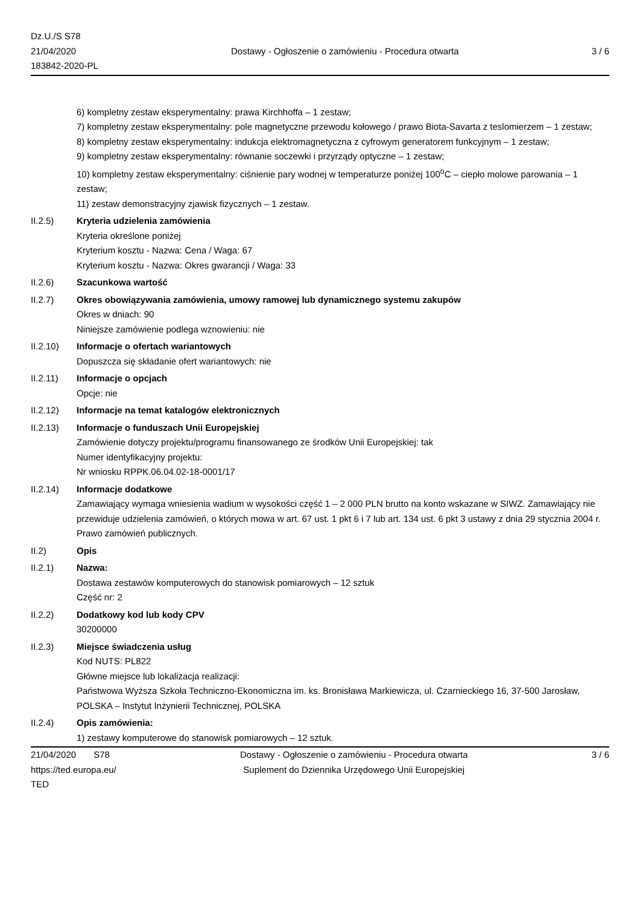Dz.U./S S78
21/04/2020
183842-2020-PL
Dostawy - Ogłoszenie o zamówieniu - Procedura otwarta
3 / 6
6) kompletny zestaw eksperymentalny: prawa Kirchhoffa – 1 zestaw;
7) kompletny zestaw eksperymentalny: pole magnetyczne przewodu kołowego / prawo Biota-Savarta z teslomierzem – 1 zestaw;
8) kompletny zestaw eksperymentalny: indukcja elektromagnetyczna z cyfrowym generatorem funkcyjnym – 1 zestaw;
9) kompletny zestaw eksperymentalny: równanie soczewki i przyrządy optyczne – 1 zestaw;
10) kompletny zestaw eksperymentalny: ciśnienie pary wodnej w temperaturze poniżej 100<sup>o</sup>C – ciepło molowe parowania – 1 zestaw;
11) zestaw demonstracyjny zjawisk fizycznych – 1 zestaw.
II.2.5) Kryteria udzielenia zamówienia
Kryteria określone poniżej
Kryterium kosztu - Nazwa: Cena / Waga: 67
Kryterium kosztu - Nazwa: Okres gwarancji / Waga: 33
II.2.6) Szacunkowa wartość
II.2.7) Okres obowiązywania zamówienia, umowy ramowej lub dynamicznego systemu zakupów
Okres w dniach: 90
Niniejsze zamówienie podlega wznowieniu: nie
II.2.10) Informacje o ofertach wariantowych
Dopuszcza się składanie ofert wariantowych: nie
II.2.11) Informacje o opcjach
Opcje: nie
II.2.12) Informacje na temat katalogów elektronicznych
II.2.13) Informacje o funduszach Unii Europejskiej
Zamówienie dotyczy projektu/programu finansowanego ze środków Unii Europejskiej: tak
Numer identyfikacyjny projektu:
Nr wniosku RPPK.06.04.02-18-0001/17
II.2.14) Informacje dodatkowe
Zamawiający wymaga wniesienia wadium w wysokości część 1 – 2 000 PLN brutto na konto wskazane w SIWZ. Zamawiający nie przewiduje udzielenia zamówień, o których mowa w art. 67 ust. 1 pkt 6 i 7 lub art. 134 ust. 6 pkt 3 ustawy z dnia 29 stycznia 2004 r. Prawo zamówień publicznych.
II.2) Opis
II.2.1) Nazwa:
Dostawa zestawów komputerowych do stanowisk pomiarowych – 12 sztuk
Część nr: 2
II.2.2) Dodatkowy kod lub kody CPV
30200000
II.2.3) Miejsce świadczenia usług
Kod NUTS: PL822
Główne miejsce lub lokalizacja realizacji:
Państwowa Wyższa Szkoła Techniczno-Ekonomiczna im. ks. Bronisława Markiewicza, ul. Czarnieckiego 16, 37-500 Jarosław, POLSKA – Instytut Inżynierii Technicznej, POLSKA
II.2.4) Opis zamówienia:
1) zestawy komputerowe do stanowisk pomiarowych – 12 sztuk.
21/04/2020 S78
https://ted.europa.eu/
TED
Dostawy - Ogłoszenie o zamówieniu - Procedura otwarta
Suplement do Dziennika Urzędowego Unii Europejskiej
3 / 6